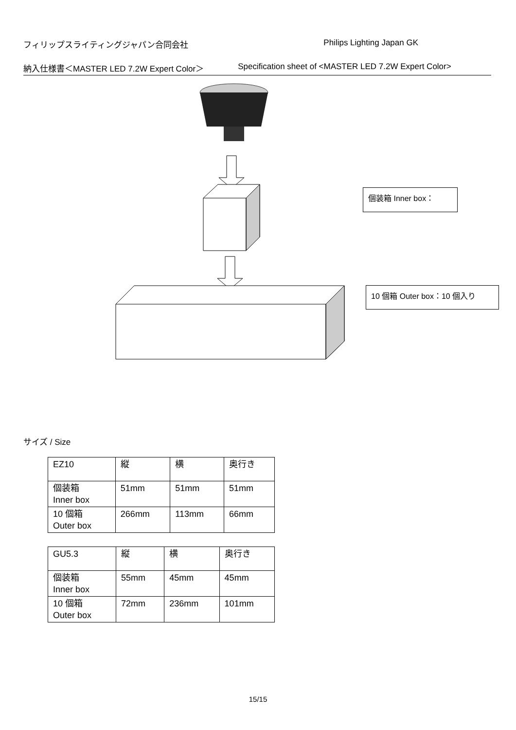フィリップスライティングジャパン合同会社 Philips Lighting Japan GK
納入仕様書＜MASTER LED 7.2W Expert Color＞ Specification sheet of <MASTER LED 7.2W Expert Color>
個装箱 Inner box：
10 個箱 Outer box：10 個入り
サイズ / Size
| EZ10 | 縦 | 横 | 奥行き |
| 個装箱 Inner box | 51mm | 51mm | 51mm |
| 10 個箱 Outer box | 266mm | 113mm | 66mm |
| GU5.3 | 縦 | 横 | 奥行き |
| 個装箱 Inner box | 55mm | 45mm | 45mm |
| 10 個箱 Outer box | 72mm | 236mm | 101mm |
15/15